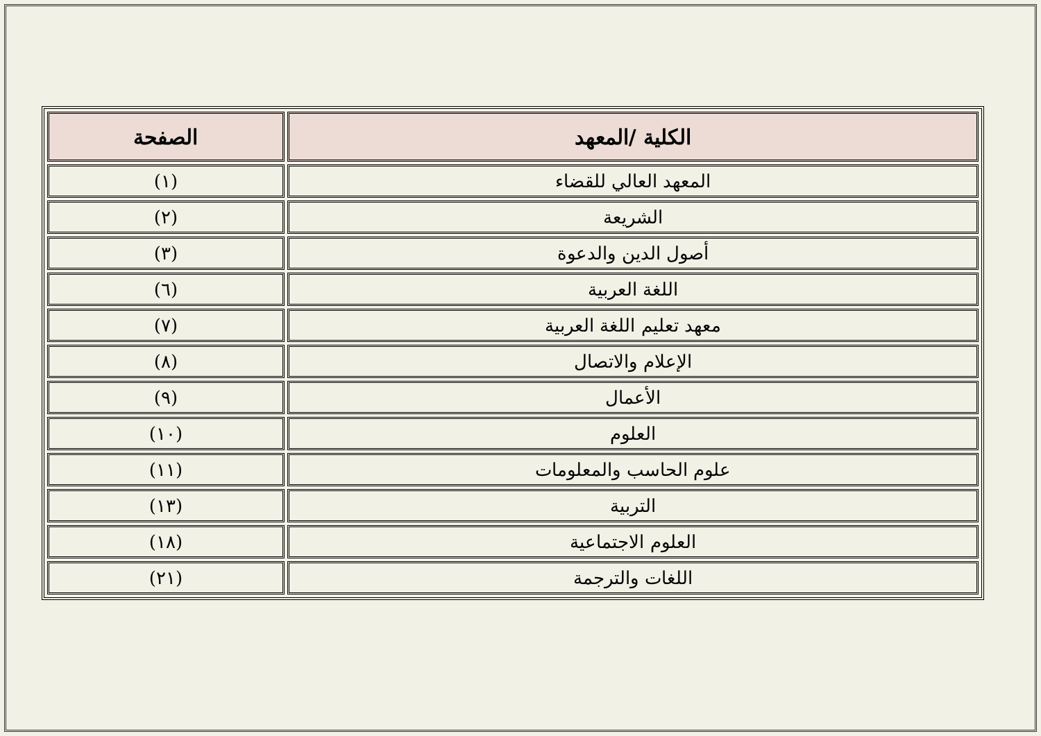| الكلية /المعهد | الصفحة |
| --- | --- |
| المعهد العالي للقضاء | (١) |
| الشريعة | (٢) |
| أصول الدين والدعوة | (٣) |
| اللغة العربية | (٦) |
| معهد تعليم اللغة العربية | (٧) |
| الإعلام والاتصال | (٨) |
| الأعمال | (٩) |
| العلوم | (١٠) |
| علوم الحاسب والمعلومات | (١١) |
| التربية | (١٣) |
| العلوم الاجتماعية | (١٨) |
| اللغات والترجمة | (٢١) |